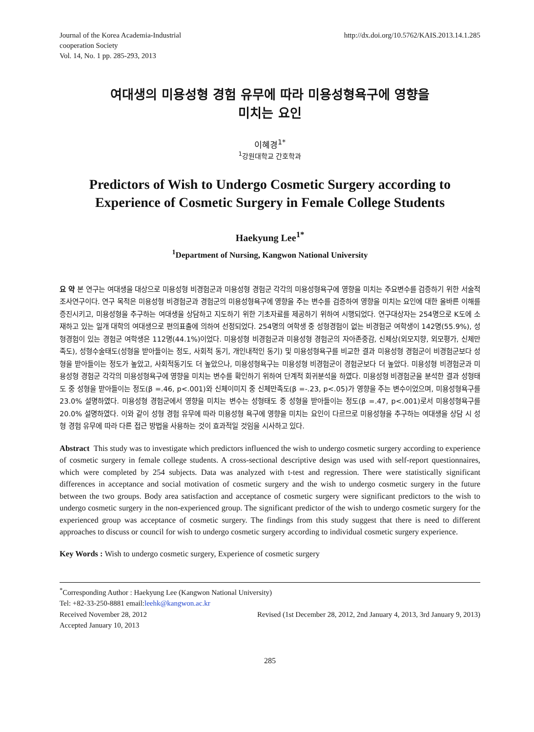Journal of the Korea Academia-Industrial
cooperation Society
Vol. 14, No. 1 pp. 285-293, 2013
http://dx.doi.org/10.5762/KAIS.2013.14.1.285
여대생의 미용성형 경험 유무에 따라 미용성형욕구에 영향을
미치는 요인
이혜경<sup>1*</sup>
<sup>1</sup> 강원대학교 간호학과
Predictors of Wish to Undergo Cosmetic Surgery according to Experience of Cosmetic Surgery in Female College Students
Haekyung Lee<sup>1*</sup>
<sup>1</sup> Department of Nursing, Kangwon National University
요 약 본 연구는 여대생을 대상으로 미용성형 비경험군과 미용성형 경험군 각각의 미용성형욕구에 영향을 미치는 주요변수를 검증하기 위한 서술적 조사연구이다. 연구 목적은 미용성형 비경험군과 경험군의 미용성형욕구에 영향을 주는 변수를 검증하여 영향을 미치는 요인에 대한 올바른 이해를 증진시키고, 미용성형을 추구하는 여대생을 상담하고 지도하기 위한 기초자료를 제공하기 위하여 시행되었다. 연구대상자는 254명으로 K도에 소재하고 있는 일개 대학의 여대생으로 편의표출에 의하여 선정되었다. 254명의 여학생 중 성형경험이 없는 비경험군 여학생이 142명(55.9%), 성형경험이 있는 경험군 여학생은 112명(44.1%)이었다. 미용성형 비경험군과 미용성형 경험군의 자아존중감, 신체상(외모지향, 외모평가, 신체만족도), 성형수술태도(성형을 받아들이는 정도, 사회적 동기, 개인내적인 동기) 및 미용성형욕구를 비교한 결과 미용성형 경험군이 비경험군보다 성형을 받아들이는 정도가 높았고, 사회적동기도 더 높았으나, 미용성형욕구는 미용성형 비경험군이 경험군보다 더 높았다. 미용성형 비경험군과 미용성형 경험군 각각의 미용성형욕구에 영향을 미치는 변수를 확인하기 위하여 단계적 회귀분석을 하였다. 미용성형 비경험군을 분석한 결과 성형태도 중 성형을 받아들이는 정도(β =.46, p<.001)와 신체이미지 중 신체만족도(β =-.23, p<.05)가 영향을 주는 변수이었으며, 미용성형욕구를 23.0% 설명하였다. 미용성형 경험군에서 영향을 미치는 변수는 성형태도 중 성형을 받아들이는 정도(β =.47, p<.001)로서 미용성형욕구를 20.0% 설명하였다. 이와 같이 성형 경험 유무에 따라 미용성형 욕구에 영향을 미치는 요인이 다르므로 미용성형을 추구하는 여대생을 상담 시 성형 경험 유무에 따라 다른 접근 방법을 사용하는 것이 효과적일 것임을 시사하고 있다.
Abstract This study was to investigate which predictors influenced the wish to undergo cosmetic surgery according to experience of cosmetic surgery in female college students. A cross-sectional descriptive design was used with self-report questionnaires, which were completed by 254 subjects. Data was analyzed with t-test and regression. There were statistically significant differences in acceptance and social motivation of cosmetic surgery and the wish to undergo cosmetic surgery in the future between the two groups. Body area satisfaction and acceptance of cosmetic surgery were significant predictors to the wish to undergo cosmetic surgery in the non-experienced group. The significant predictor of the wish to undergo cosmetic surgery for the experienced group was acceptance of cosmetic surgery. The findings from this study suggest that there is need to different approaches to discuss or council for wish to undergo cosmetic surgery according to individual cosmetic surgery experience.
Key Words : Wish to undergo cosmetic surgery, Experience of cosmetic surgery
<sup>*</sup> Corresponding Author : Haekyung Lee (Kangwon National University)
Tel: +82-33-250-8881 email:leehk@kangwon.ac.kr
Received November 28, 2012 Revised (1st December 28, 2012, 2nd January 4, 2013, 3rd January 9, 2013)
Accepted January 10, 2013
285